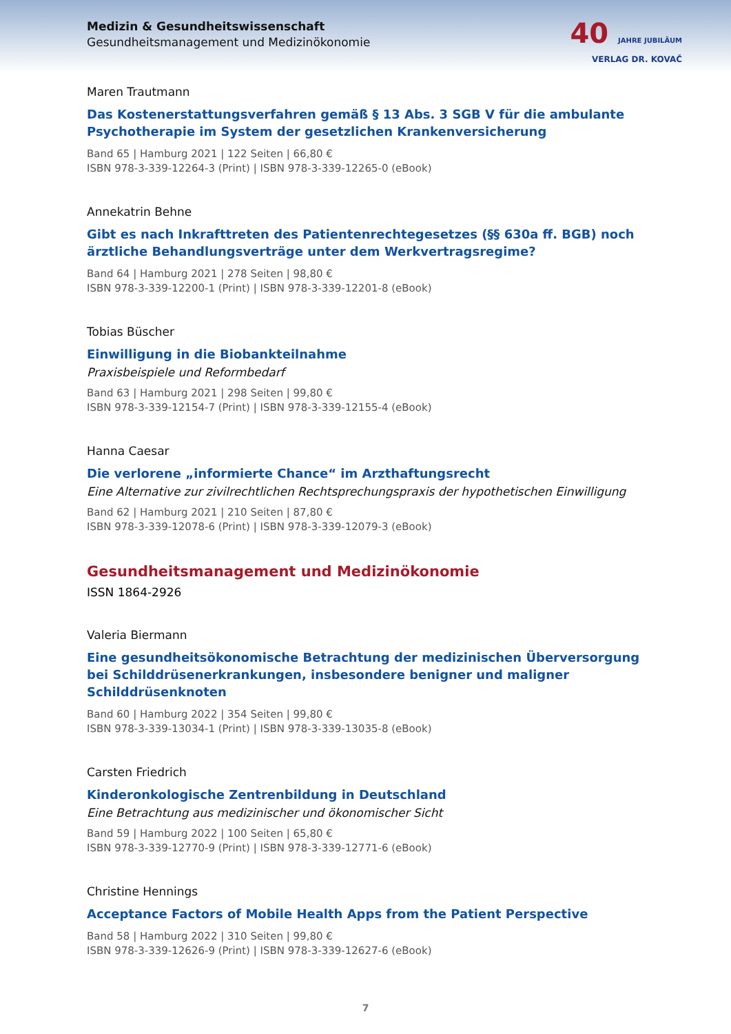Medizin & Gesundheitswissenschaft
Gesundheitsmanagement und Medizinökonomie
40 JAHRE JUBILÄUM
VERLAG DR. KOVAČ
Maren Trautmann
Das Kostenerstattungsverfahren gemäß § 13 Abs. 3 SGB V für die ambulante Psychotherapie im System der gesetzlichen Krankenversicherung
Band 65 | Hamburg 2021 | 122 Seiten | 66,80 €
ISBN 978-3-339-12264-3 (Print) | ISBN 978-3-339-12265-0 (eBook)
Annekatrin Behne
Gibt es nach Inkrafttreten des Patientenrechtegesetzes (§§ 630a ff. BGB) noch ärztliche Behandlungsverträge unter dem Werkvertragsregime?
Band 64 | Hamburg 2021 | 278 Seiten | 98,80 €
ISBN 978-3-339-12200-1 (Print) | ISBN 978-3-339-12201-8 (eBook)
Tobias Büscher
Einwilligung in die Biobankteilnahme
Praxisbeispiele und Reformbedarf
Band 63 | Hamburg 2021 | 298 Seiten | 99,80 €
ISBN 978-3-339-12154-7 (Print) | ISBN 978-3-339-12155-4 (eBook)
Hanna Caesar
Die verlorene „informierte Chance“ im Arzthaftungsrecht
Eine Alternative zur zivilrechtlichen Rechtsprechungspraxis der hypothetischen Einwilligung
Band 62 | Hamburg 2021 | 210 Seiten | 87,80 €
ISBN 978-3-339-12078-6 (Print) | ISBN 978-3-339-12079-3 (eBook)
Gesundheitsmanagement und Medizinökonomie
ISSN 1864-2926
Valeria Biermann
Eine gesundheitsökonomische Betrachtung der medizinischen Überversorgung bei Schilddrüsenerkrankungen, insbesondere benigner und maligner Schilddrüsenknoten
Band 60 | Hamburg 2022 | 354 Seiten | 99,80 €
ISBN 978-3-339-13034-1 (Print) | ISBN 978-3-339-13035-8 (eBook)
Carsten Friedrich
Kinderonkologische Zentrenbildung in Deutschland
Eine Betrachtung aus medizinischer und ökonomischer Sicht
Band 59 | Hamburg 2022 | 100 Seiten | 65,80 €
ISBN 978-3-339-12770-9 (Print) | ISBN 978-3-339-12771-6 (eBook)
Christine Hennings
Acceptance Factors of Mobile Health Apps from the Patient Perspective
Band 58 | Hamburg 2022 | 310 Seiten | 99,80 €
ISBN 978-3-339-12626-9 (Print) | ISBN 978-3-339-12627-6 (eBook)
7